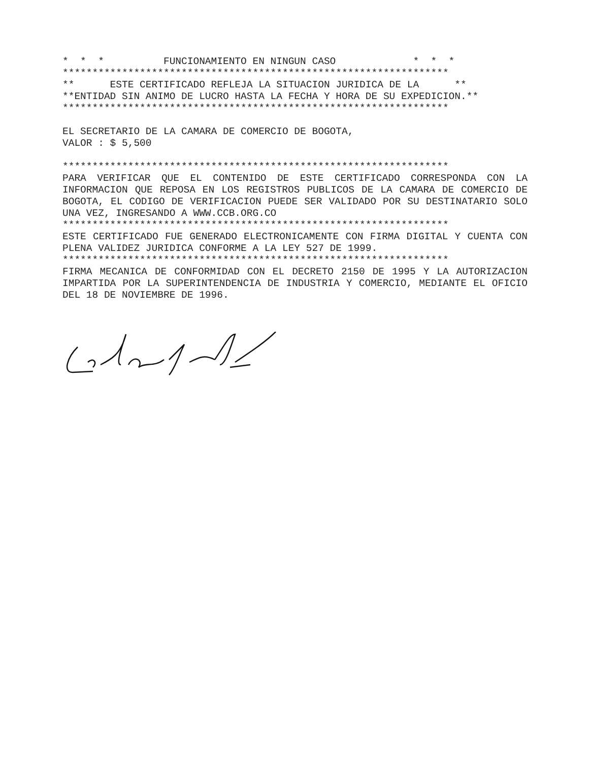*  *  *          FUNCIONAMIENTO EN NINGUN CASO             *  *  *
*****************************************************************
**      ESTE CERTIFICADO REFLEJA LA SITUACION JURIDICA DE LA      **
**ENTIDAD SIN ANIMO DE LUCRO HASTA LA FECHA Y HORA DE SU EXPEDICION.**
*****************************************************************
EL SECRETARIO DE LA CAMARA DE COMERCIO DE BOGOTA,
VALOR : $ 5,500
*****************************************************************
PARA VERIFICAR QUE EL CONTENIDO DE ESTE CERTIFICADO CORRESPONDA CON LA INFORMACION QUE REPOSA EN LOS REGISTROS PUBLICOS DE LA CAMARA DE COMERCIO DE BOGOTA, EL CODIGO DE VERIFICACION PUEDE SER VALIDADO POR SU DESTINATARIO SOLO UNA VEZ, INGRESANDO A WWW.CCB.ORG.CO
*****************************************************************
ESTE CERTIFICADO FUE GENERADO ELECTRONICAMENTE CON FIRMA DIGITAL Y CUENTA CON PLENA VALIDEZ JURIDICA CONFORME A LA LEY 527 DE 1999.
*****************************************************************
FIRMA MECANICA DE CONFORMIDAD CON EL DECRETO 2150 DE 1995 Y LA AUTORIZACION IMPARTIDA POR LA SUPERINTENDENCIA DE INDUSTRIA Y COMERCIO, MEDIANTE EL OFICIO DEL 18 DE NOVIEMBRE DE 1996.